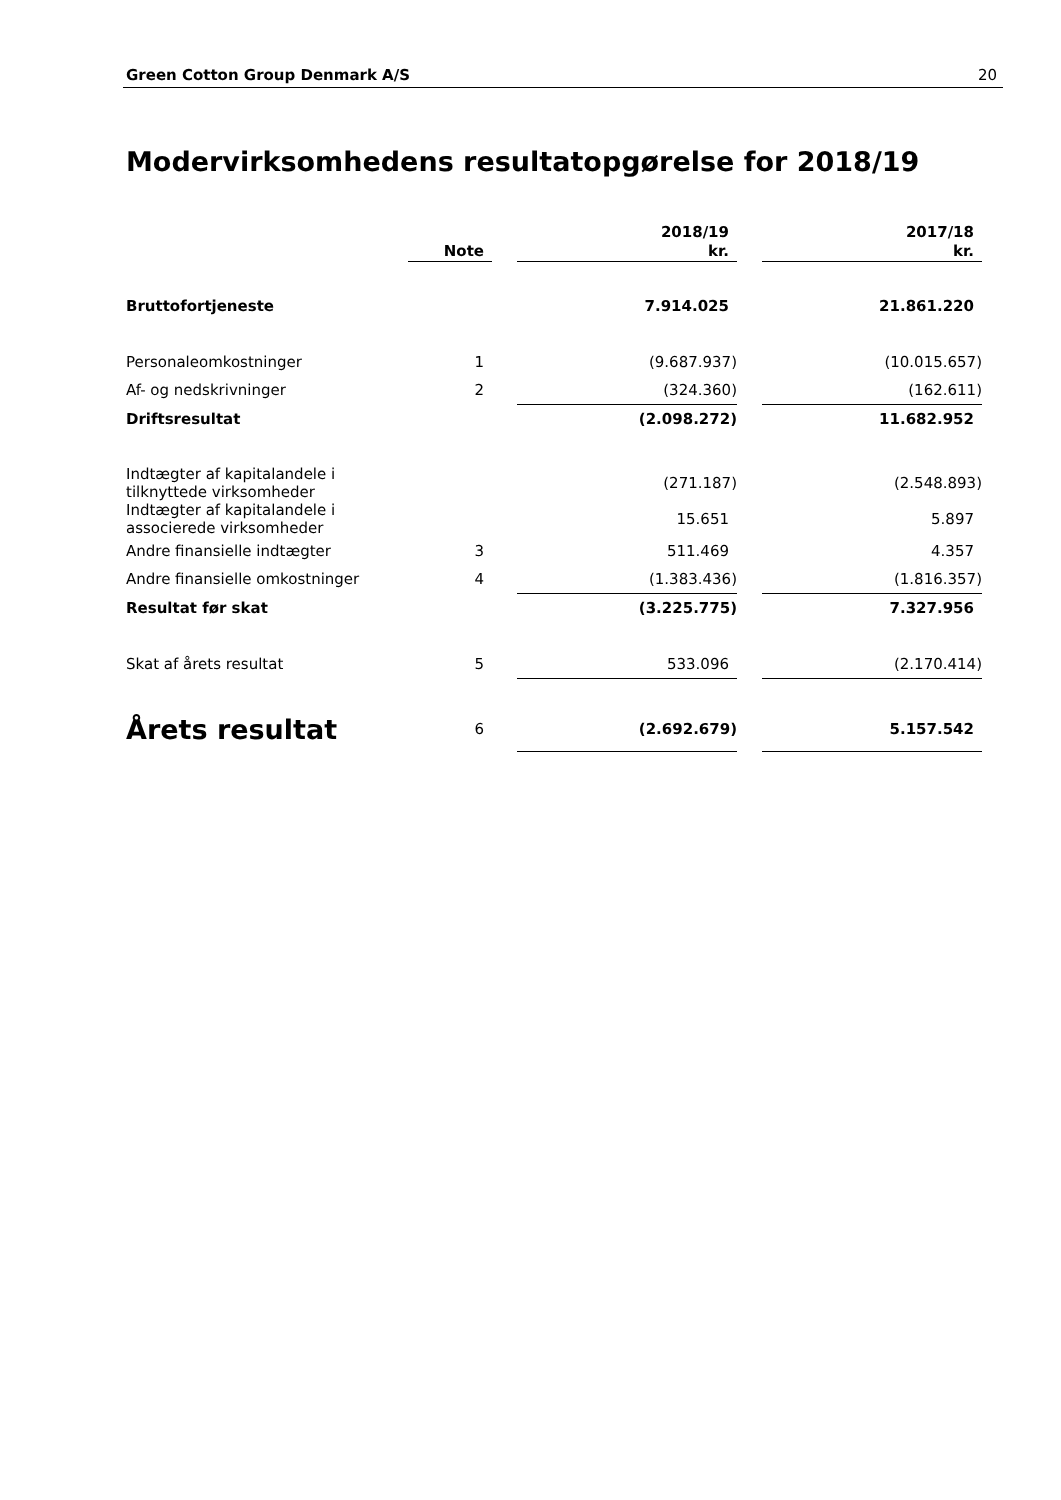Green Cotton Group Denmark A/S 20
Modervirksomhedens resultatopgørelse for 2018/19
| | Note | | 2018/19 kr. | | 2017/18 kr. |
| --- | --- | --- | --- | --- | --- |
| Bruttofortjeneste | | | 7.914.025 | | 21.861.220 |
| Personaleomkostninger | 1 | | (9.687.937) | | (10.015.657) |
| Af- og nedskrivninger | 2 | | (324.360) | | (162.611) |
| Driftsresultat | | | (2.098.272) | | 11.682.952 |
| Indtægter af kapitalandele i tilknyttede virksomheder | | | (271.187) | | (2.548.893) |
| Indtægter af kapitalandele i associerede virksomheder | | | 15.651 | | 5.897 |
| Andre finansielle indtægter | 3 | | 511.469 | | 4.357 |
| Andre finansielle omkostninger | 4 | | (1.383.436) | | (1.816.357) |
| Resultat før skat | | | (3.225.775) | | 7.327.956 |
| Skat af årets resultat | 5 | | 533.096 | | (2.170.414) |
| Årets resultat | 6 | | (2.692.679) | | 5.157.542 |